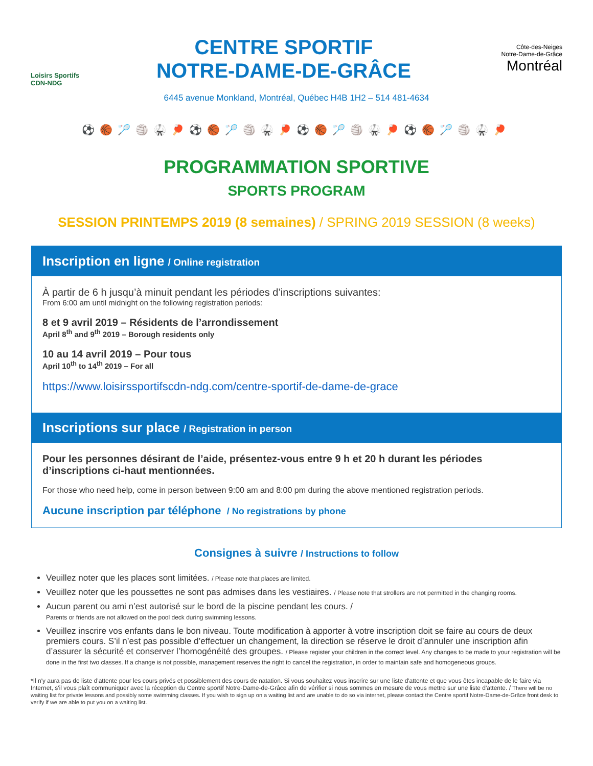Loisirs Sportifs CDN-NDG
CENTRE SPORTIF
NOTRE-DAME-DE-GRÂCE
Côte-des-Neiges
Notre-Dame-de-Grâce
Montréal
6445 avenue Monkland, Montréal, Québec H4B 1H2 – 514 481-4634
⚽🏀🏸🏐🥋🏓⚽🏀🏸🏐🥋🏓⚽🏀🏸🏐🥋🏓⚽🏀🏸🏐🥋🏓
PROGRAMMATION SPORTIVE
SPORTS PROGRAM
SESSION PRINTEMPS 2019 (8 semaines) / SPRING 2019 SESSION (8 weeks)
Inscription en ligne / Online registration
À partir de 6 h jusqu’à minuit pendant les périodes d’inscriptions suivantes:
From 6:00 am until midnight on the following registration periods:
8 et 9 avril 2019 – Résidents de l’arrondissement
April 8<sup>th</sup> and 9<sup>th</sup> 2019 – Borough residents only
10 au 14 avril 2019 – Pour tous
April 10<sup>th</sup> to 14<sup>th</sup> 2019 – For all
https://www.loisirssportifscdn-ndg.com/centre-sportif-de-dame-de-grace
Inscriptions sur place / Registration in person
Pour les personnes désirant de l’aide, présentez-vous entre 9 h et 20 h durant les périodes d’inscriptions ci-haut mentionnées.
For those who need help, come in person between 9:00 am and 8:00 pm during the above mentioned registration periods.
Aucune inscription par téléphone / No registrations by phone
Consignes à suivre / Instructions to follow
Veuillez noter que les places sont limitées. / Please note that places are limited.
Veuillez noter que les poussettes ne sont pas admises dans les vestiaires. / Please note that strollers are not permitted in the changing rooms.
Aucun parent ou ami n’est autorisé sur le bord de la piscine pendant les cours. /
Parents or friends are not allowed on the pool deck during swimming lessons.
Veuillez inscrire vos enfants dans le bon niveau. Toute modification à apporter à votre inscription doit se faire au cours de deux premiers cours. S’il n’est pas possible d’effectuer un changement, la direction se réserve le droit d’annuler une inscription afin d’assurer la sécurité et conserver l’homogénéité des groupes. / Please register your children in the correct level. Any changes to be made to your registration will be done in the first two classes. If a change is not possible, management reserves the right to cancel the registration, in order to maintain safe and homogeneous groups.
*Il n'y aura pas de liste d'attente pour les cours privés et possiblement des cours de natation. Si vous souhaitez vous inscrire sur une liste d'attente et que vous êtes incapable de le faire via Internet, s'il vous plaît communiquer avec la réception du Centre sportif Notre-Dame-de-Grâce afin de vérifier si nous sommes en mesure de vous mettre sur une liste d'attente. / There will be no waiting list for private lessons and possibly some swimming classes. If you wish to sign up on a waiting list and are unable to do so via internet, please contact the Centre sportif Notre-Dame-de-Grâce front desk to verify if we are able to put you on a waiting list.